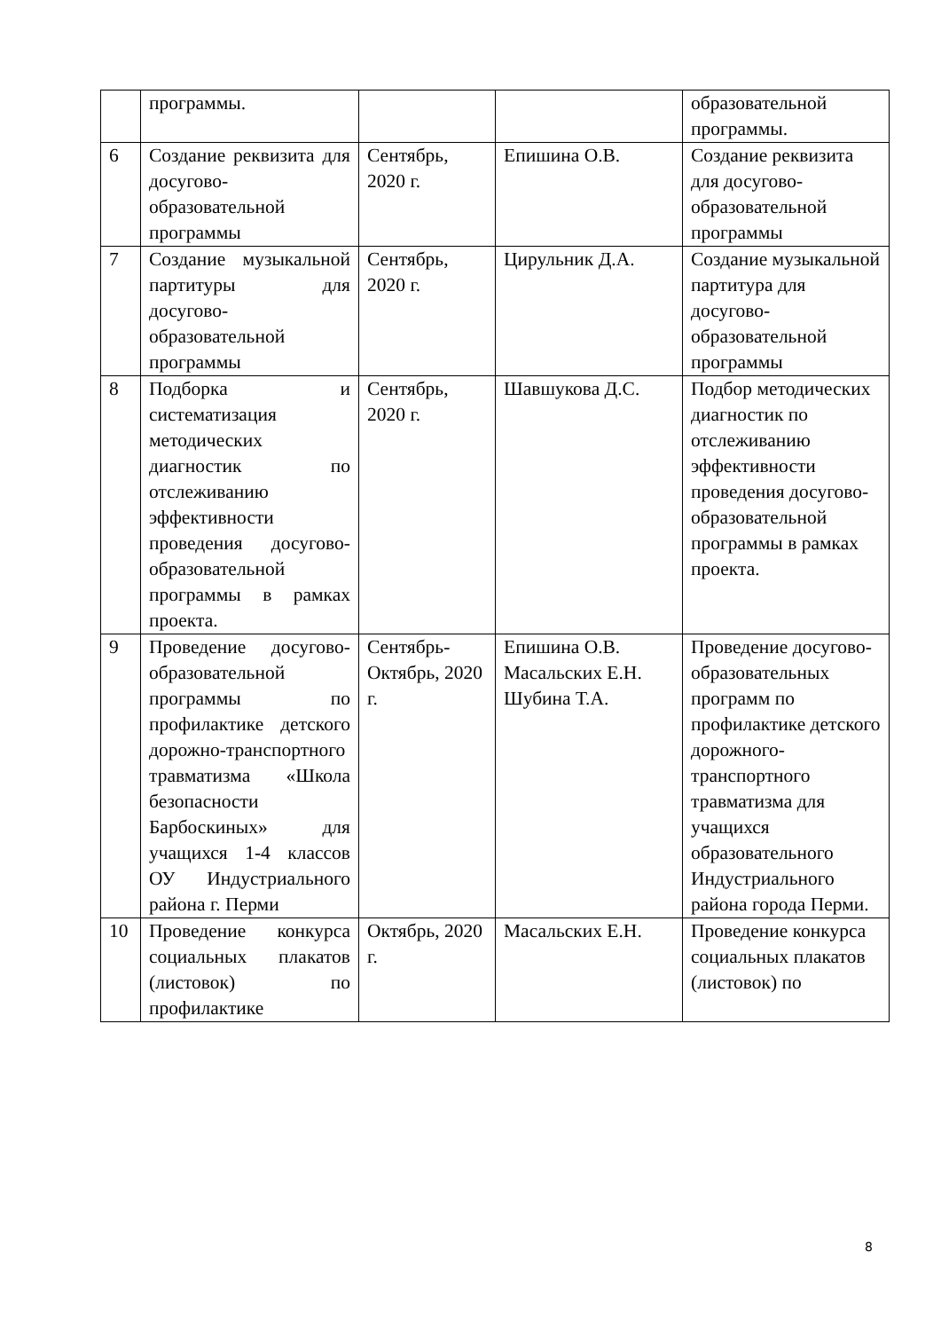| | программы. | | | образовательной программы. |
| 6 | Создание реквизита для досугово-образовательной программы | Сентябрь, 2020 г. | Епишина О.В. | Создание реквизита для досугово-образовательной программы |
| 7 | Создание музыкальной партитуры для досугово-образовательной программы | Сентябрь, 2020 г. | Цирульник Д.А. | Создание музыкальной партитура для досугово-образовательной программы |
| 8 | Подборка и систематизация методических диагностик по отслеживанию эффективности проведения досугово-образовательной программы в рамках проекта. | Сентябрь, 2020 г. | Шавшукова Д.С. | Подбор методических диагностик по отслеживанию эффективности проведения досугово-образовательной программы в рамках проекта. |
| 9 | Проведение досугово-образовательной программы по профилактике детского дорожно-транспортного травматизма «Школа безопасности Барбоскиных» для учащихся 1-4 классов ОУ Индустриального района г. Перми | Сентябрь-Октябрь, 2020 г. | Епишина О.В. Масальских Е.Н. Шубина Т.А. | Проведение досугово-образовательных программ по профилактике детского дорожного-транспортного травматизма для учащихся образовательного Индустриального района города Перми. |
| 10 | Проведение конкурса социальных плакатов (листовок) по профилактике | Октябрь, 2020 г. | Масальских Е.Н. | Проведение конкурса социальных плакатов (листовок) по |
8